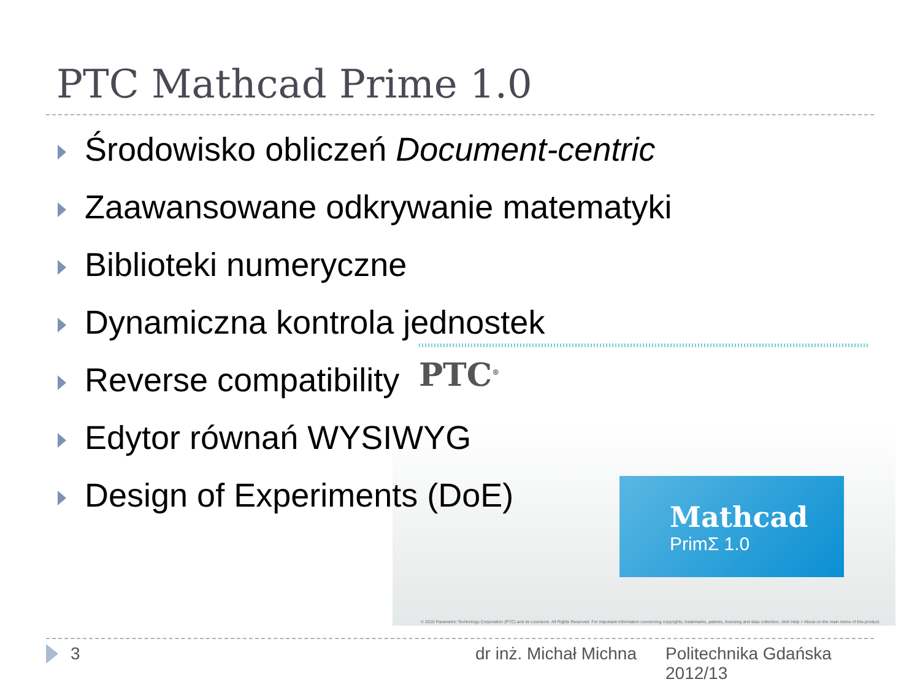PTC Mathcad Prime 1.0
Środowisko obliczeń Document-centric
Zaawansowane odkrywanie matematyki
Biblioteki numeryczne
Dynamiczna kontrola jednostek
Reverse compatibility
Edytor równań WYSIWYG
Design of Experiments (DoE)
PTC<sup>®</sup>
Mathcad
PrimΣ 1.0
© 2010 Parametric Technology Corporation (PTC) and its Licensors. All Rights Reserved. For important information concerning copyrights, trademarks, patents, licensing and data collection, click Help > About on the main menu of this product.
3 dr inż. Michał Michna
Politechnika Gdańska
2012/13